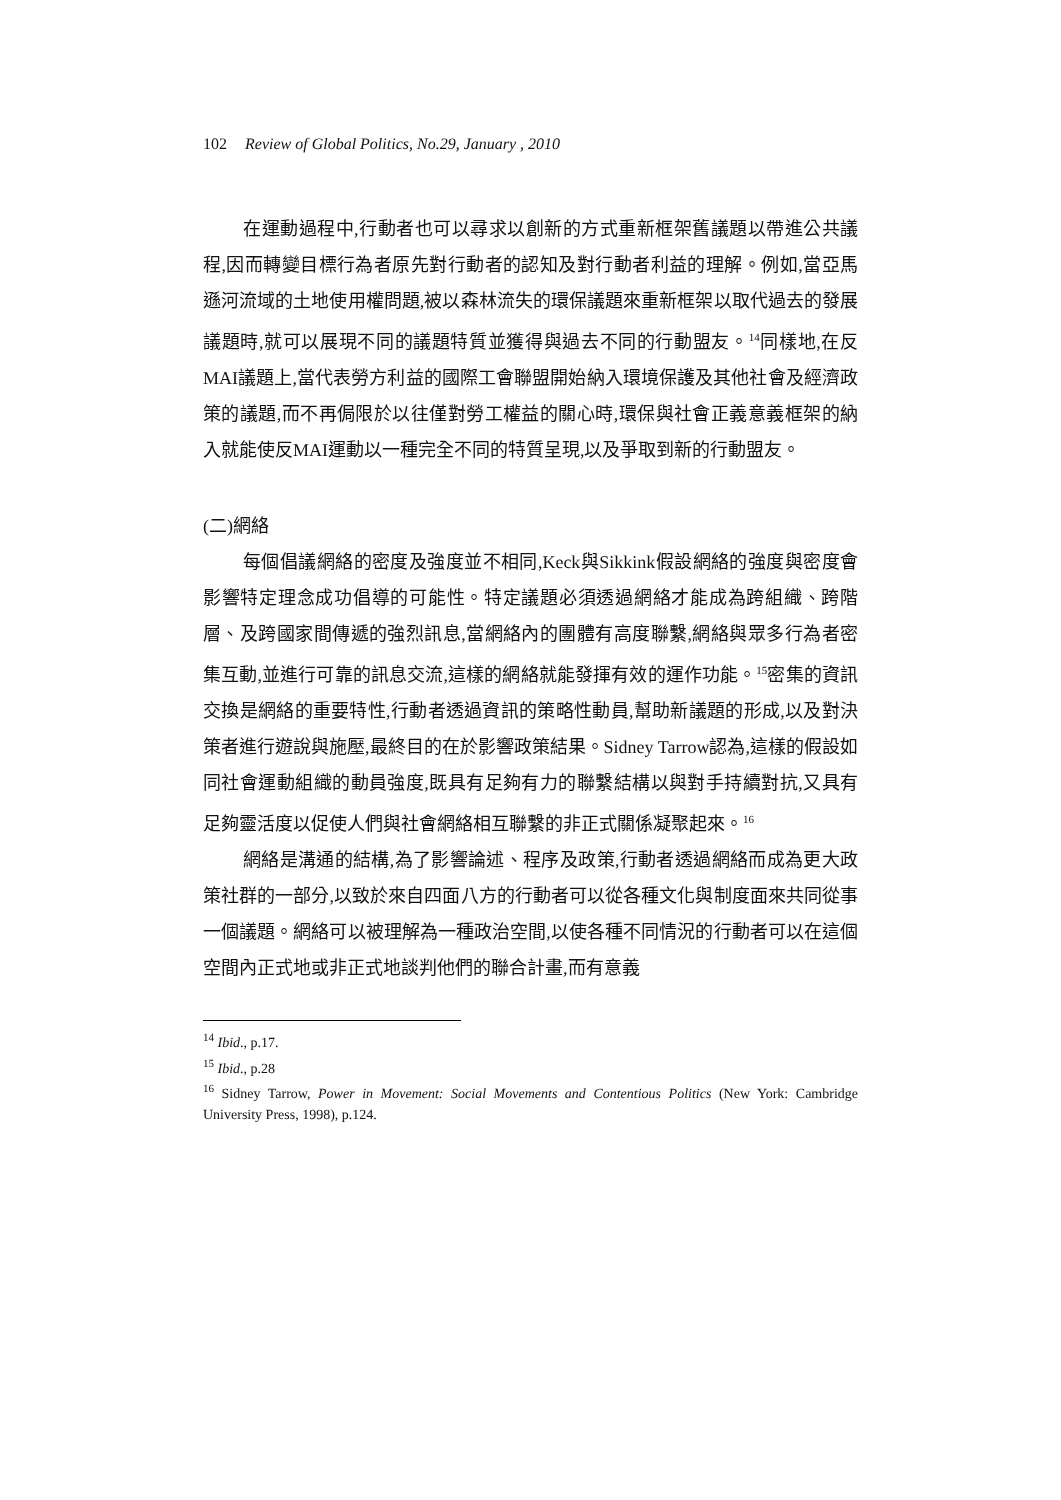102 Review of Global Politics, No.29, January , 2010
在運動過程中,行動者也可以尋求以創新的方式重新框架舊議題以帶進公共議程,因而轉變目標行為者原先對行動者的認知及對行動者利益的理解。例如,當亞馬遜河流域的土地使用權問題,被以森林流失的環保議題來重新框架以取代過去的發展議題時,就可以展現不同的議題特質並獲得與過去不同的行動盟友。<sup>14</sup>同樣地,在反MAI議題上,當代表勞方利益的國際工會聯盟開始納入環境保護及其他社會及經濟政策的議題,而不再侷限於以往僅對勞工權益的關心時,環保與社會正義意義框架的納入就能使反MAI運動以一種完全不同的特質呈現,以及爭取到新的行動盟友。
(二)網絡
每個倡議網絡的密度及強度並不相同,Keck與Sikkink假設網絡的強度與密度會影響特定理念成功倡導的可能性。特定議題必須透過網絡才能成為跨組織、跨階層、及跨國家間傳遞的強烈訊息,當網絡內的團體有高度聯繫,網絡與眾多行為者密集互動,並進行可靠的訊息交流,這樣的網絡就能發揮有效的運作功能。<sup>15</sup>密集的資訊交換是網絡的重要特性,行動者透過資訊的策略性動員,幫助新議題的形成,以及對決策者進行遊說與施壓,最終目的在於影響政策結果。Sidney Tarrow認為,這樣的假設如同社會運動組織的動員強度,既具有足夠有力的聯繫結構以與對手持續對抗,又具有足夠靈活度以促使人們與社會網絡相互聯繫的非正式關係凝聚起來。<sup>16</sup>
網絡是溝通的結構,為了影響論述、程序及政策,行動者透過網絡而成為更大政策社群的一部分,以致於來自四面八方的行動者可以從各種文化與制度面來共同從事一個議題。網絡可以被理解為一種政治空間,以使各種不同情況的行動者可以在這個空間內正式地或非正式地談判他們的聯合計畫,而有意義
<sup>14</sup> Ibid., p.17.
<sup>15</sup> Ibid., p.28
<sup>16</sup> Sidney Tarrow, Power in Movement: Social Movements and Contentious Politics (New York: Cambridge University Press, 1998), p.124.